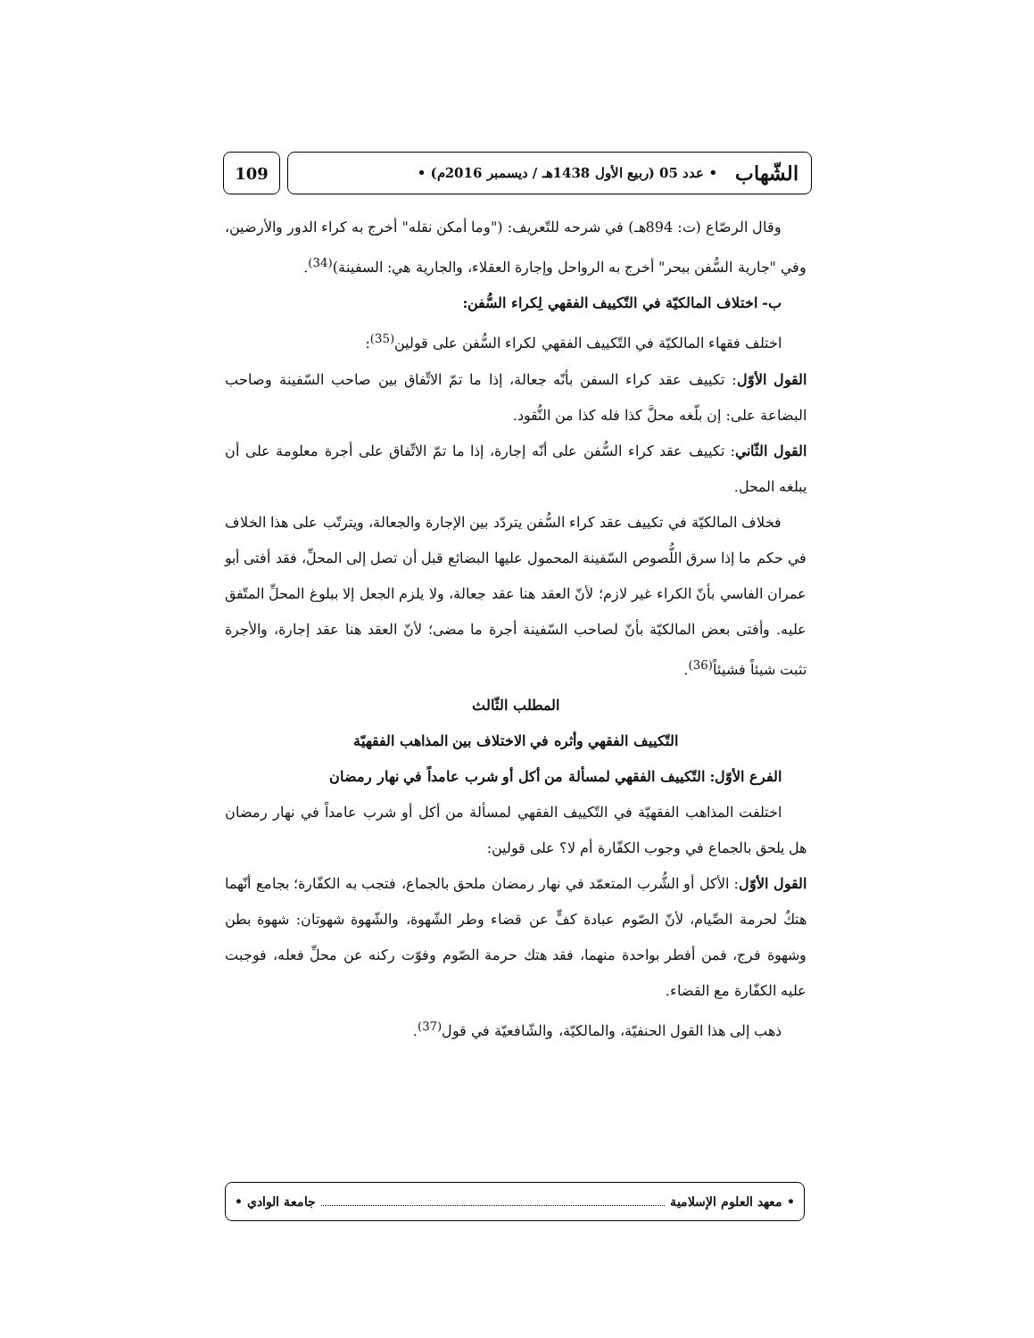الشّهاب • عدد 05 (ربيع الأول 1438هـ / ديسمبر 2016م) •
109
وقال الرصّاع (ت: 894هـ) في شرحه للتّعريف: ("وما أمكن نقله" أخرج به كراء الدور والأرضين، وفي "جارية السُّفن ببحر" أخرج به الرواحل وإجارة العقلاء، والجارية هي: السفينة)<sup>(34)</sup>.
ب- اختلاف المالكيّة في التّكييف الفقهي لِكراء السُّفن:
اختلف فقهاء المالكيّة في التّكييف الفقهي لكراء السُّفن على قولين<sup>(35)</sup>:
القول الأوّل: تكييف عقد كراء السفن بأنّه جعالة، إذا ما تمّ الاتِّفاق بين صاحب السّفينة وصاحب البضاعة على: إن بلّغه محلَّ كذا فله كذا من النُّقود.
القول الثّاني: تكييف عقد كراء السُّفن على أنّه إجارة، إذا ما تمّ الاتِّفاق على أجرة معلومة على أن يبلغه المحل.
فخلاف المالكيّة في تكييف عقد كراء السُّفن يتردّد بين الإجارة والجعالة، ويترتّب على هذا الخلاف في حكم ما إذا سرق اللُّصوص السّفينة المحمول عليها البضائع قبل أن تصل إلى المحلِّ، فقد أفتى أبو عمران الفاسي بأنّ الكراء غير لازم؛ لأنّ العقد هنا عقد جعالة، ولا يلزم الجعل إلا ببلوغ المحلِّ المتّفق عليه. وأفتى بعض المالكيّة بأنّ لصاحب السّفينة أجرة ما مضى؛ لأنّ العقد هنا عقد إجارة، والأجرة تثبت شيئاً فشيئاً<sup>(36)</sup>.
المطلب الثّالث
التّكييف الفقهي وأثره في الاختلاف بين المذاهب الفقهيّة
الفرع الأوّل: التّكييف الفقهي لمسألة من أكل أو شرب عامداً في نهار رمضان
اختلفت المذاهب الفقهيّة في التّكييف الفقهي لمسألة من أكل أو شرب عامداً في نهار رمضان هل يلحق بالجماع في وجوب الكفّارة أم لا؟ على قولين:
القول الأوّل: الأكل أو الشُّرب المتعمّد في نهار رمضان ملحق بالجماع، فتجب به الكفّارة؛ بجامع أنّهما هتكٌ لحرمة الصِّيام، لأنّ الصّوم عبادة كفٍّ عن قضاء وطر الشّهوة، والشّهوة شهوتان: شهوة بطن وشهوة فرج، فمن أفطر بواحدة منهما، فقد هتك حرمة الصّوم وفوّت ركنه عن محلِّ فعله، فوجبت عليه الكفّارة مع القضاء.
ذهب إلى هذا القول الحنفيّة، والمالكيّة، والشّافعيّة في قول<sup>(37)</sup>.
• معهد العلوم الإسلامية جامعة الوادي •